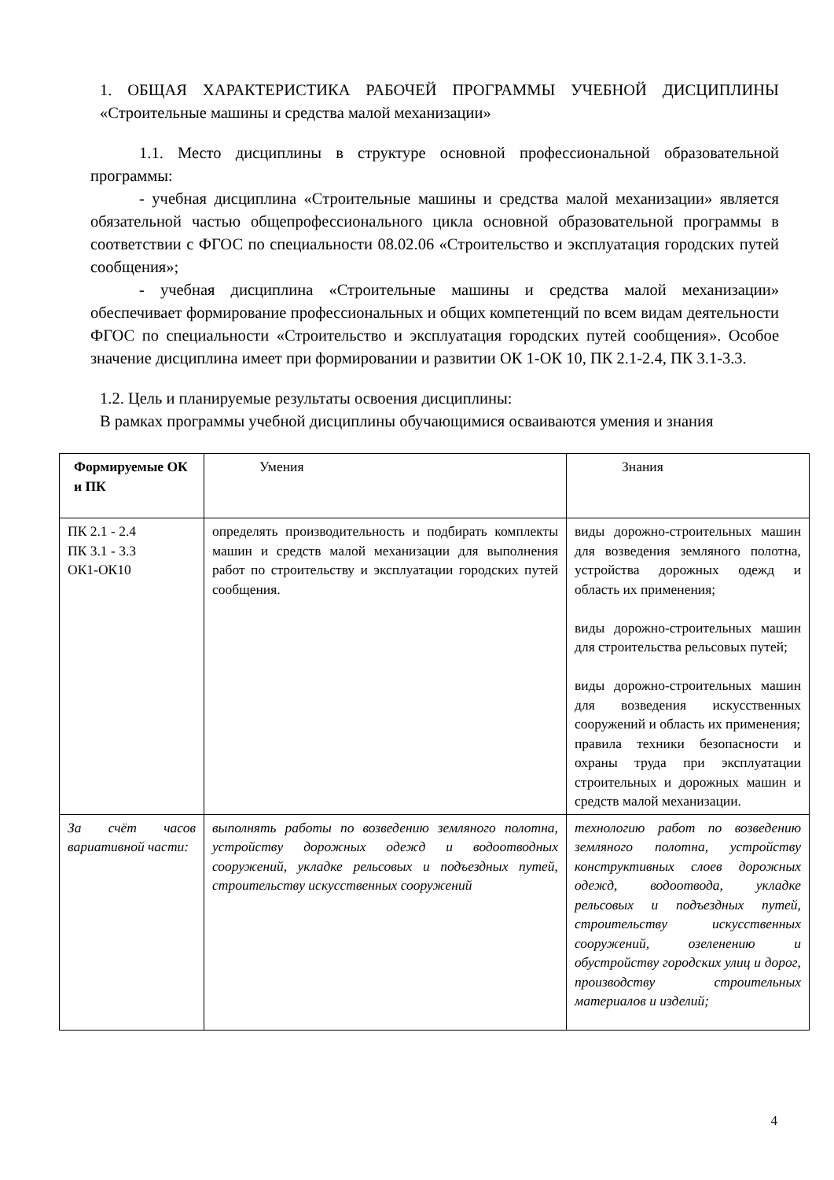1. ОБЩАЯ ХАРАКТЕРИСТИКА РАБОЧЕЙ ПРОГРАММЫ УЧЕБНОЙ ДИСЦИПЛИНЫ «Строительные машины и средства малой механизации»
1.1. Место дисциплины в структуре основной профессиональной образовательной программы:
- учебная дисциплина «Строительные машины и средства малой механизации» является обязательной частью общепрофессионального цикла основной образовательной программы в соответствии с ФГОС по специальности 08.02.06 «Строительство и эксплуатация городских путей сообщения»;
- учебная дисциплина «Строительные машины и средства малой механизации» обеспечивает формирование профессиональных и общих компетенций по всем видам деятельности ФГОС по специальности «Строительство и эксплуатация городских путей сообщения». Особое значение дисциплина имеет при формировании и развитии ОК 1-ОК 10, ПК 2.1-2.4, ПК 3.1-3.3.
1.2. Цель и планируемые результаты освоения дисциплины:
В рамках программы учебной дисциплины обучающимися осваиваются умения и знания
| Формируемые ОК и ПК | Умения | Знания |
| ПК 2.1 - 2.4 ПК 3.1 - 3.3 ОК1-ОК10 | определять производительность и подбирать комплекты машин и средств малой механизации для выполнения работ по строительству и эксплуатации городских путей сообщения. | виды дорожно-строительных машин для возведения земляного полотна, устройства дорожных одежд и область их применения; виды дорожно-строительных машин для строительства рельсовых путей; виды дорожно-строительных машин для возведения искусственных сооружений и область их применения; правила техники безопасности и охраны труда при эксплуатации строительных и дорожных машин и средств малой механизации. |
| За счёт часов вариативной части: | выполнять работы по возведению земляного полотна, устройству дорожных одежд и водоотводных сооружений, укладке рельсовых и подъездных путей, строительству искусственных сооружений | технологию работ по возведению земляного полотна, устройству конструктивных слоев дорожных одежд, водоотвода, укладке рельсовых и подъездных путей, строительству искусственных сооружений, озеленению и обустройству городских улиц и дорог, производству строительных материалов и изделий; |
4